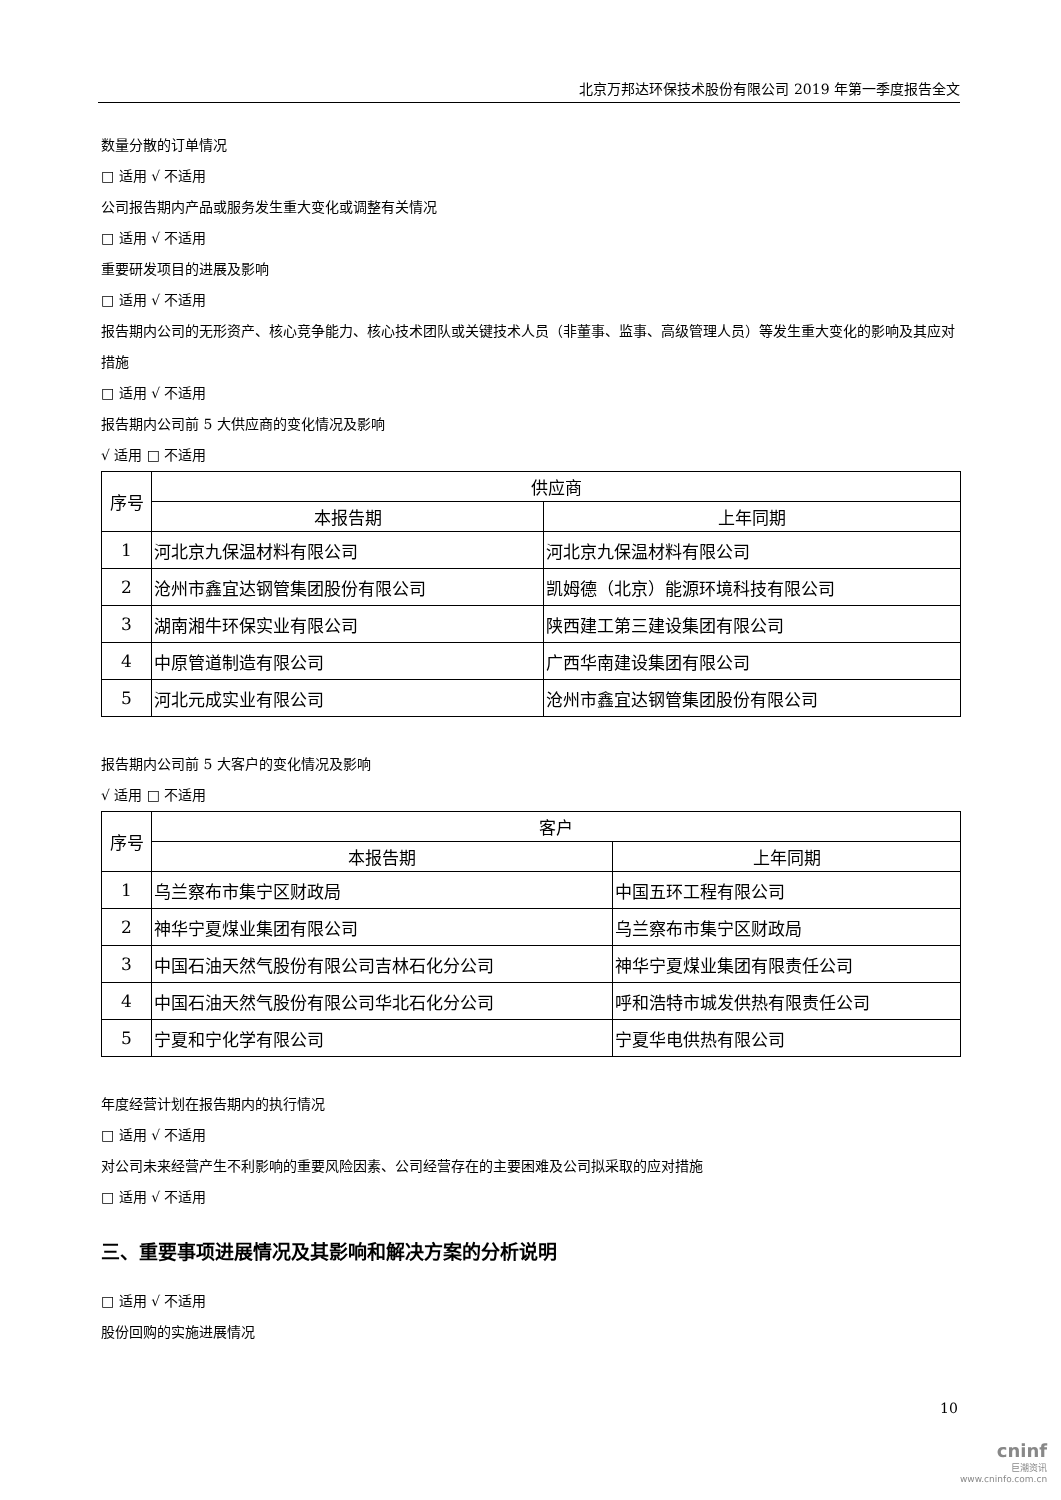北京万邦达环保技术股份有限公司 2019 年第一季度报告全文
数量分散的订单情况
□ 适用 √ 不适用
公司报告期内产品或服务发生重大变化或调整有关情况
□ 适用 √ 不适用
重要研发项目的进展及影响
□ 适用 √ 不适用
报告期内公司的无形资产、核心竞争能力、核心技术团队或关键技术人员（非董事、监事、高级管理人员）等发生重大变化的影响及其应对措施
□ 适用 √ 不适用
报告期内公司前 5 大供应商的变化情况及影响
√ 适用 □ 不适用
| 序号 | 供应商 | |
| --- | --- | --- |
| | 本报告期 | 上年同期 |
| 1 | 河北京九保温材料有限公司 | 河北京九保温材料有限公司 |
| 2 | 沧州市鑫宜达钢管集团股份有限公司 | 凯姆德（北京）能源环境科技有限公司 |
| 3 | 湖南湘牛环保实业有限公司 | 陕西建工第三建设集团有限公司 |
| 4 | 中原管道制造有限公司 | 广西华南建设集团有限公司 |
| 5 | 河北元成实业有限公司 | 沧州市鑫宜达钢管集团股份有限公司 |
报告期内公司前 5 大客户的变化情况及影响
√ 适用 □ 不适用
| 序号 | 客户 | |
| --- | --- | --- |
| | 本报告期 | 上年同期 |
| 1 | 乌兰察布市集宁区财政局 | 中国五环工程有限公司 |
| 2 | 神华宁夏煤业集团有限公司 | 乌兰察布市集宁区财政局 |
| 3 | 中国石油天然气股份有限公司吉林石化分公司 | 神华宁夏煤业集团有限责任公司 |
| 4 | 中国石油天然气股份有限公司华北石化分公司 | 呼和浩特市城发供热有限责任公司 |
| 5 | 宁夏和宁化学有限公司 | 宁夏华电供热有限公司 |
年度经营计划在报告期内的执行情况
□ 适用 √ 不适用
对公司未来经营产生不利影响的重要风险因素、公司经营存在的主要困难及公司拟采取的应对措施
□ 适用 √ 不适用
三、重要事项进展情况及其影响和解决方案的分析说明
□ 适用 √ 不适用
股份回购的实施进展情况
10
cninf
巨潮资讯
www.cninfo.com.cn